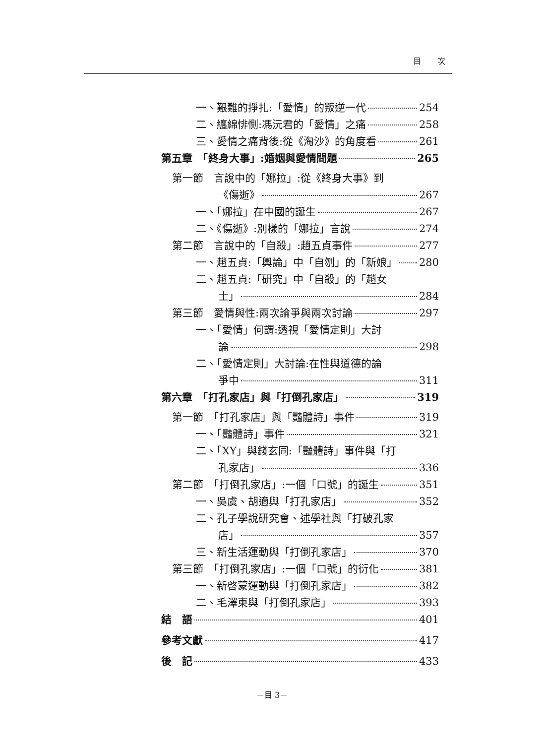目 次
一、艱難的掙扎:「愛情」的叛逆一代 254
二、纏綿悱惻:馮沅君的「愛情」之痛 258
三、愛情之痛背後:從《淘沙》的角度看 261
第五章　「終身大事」:婚姻與愛情問題 265
第一節　言說中的「娜拉」:從《終身大事》到
《傷逝》 267
一、「娜拉」在中國的誕生 267
二、《傷逝》:別樣的「娜拉」言說 274
第二節　言說中的「自殺」:趙五貞事件 277
一、趙五貞:「輿論」中「自刎」的「新娘」 280
二、趙五貞:「研究」中「自殺」的「趙女
士」 284
第三節　愛情與性:兩次論爭與兩次討論 297
一、「愛情」何謂:透視「愛情定則」大討
論 298
二、「愛情定則」大討論:在性與道德的論
爭中 311
第六章　「打孔家店」與「打倒孔家店」 319
第一節　「打孔家店」與「豔體詩」事件 319
一、「豔體詩」事件 321
二、「XY」與錢玄同:「豔體詩」事件與「打
孔家店」 336
第二節　「打倒孔家店」:一個「口號」的誕生 351
一、吳虞、胡適與「打孔家店」 352
二、孔子學說研究會、述學社與「打破孔家
店」 357
三、新生活運動與「打倒孔家店」 370
第三節　「打倒孔家店」:一個「口號」的衍化 381
一、新啓蒙運動與「打倒孔家店」 382
二、毛澤東與「打倒孔家店」 393
結　語 401
參考文獻 417
後　記 433
－目 3－